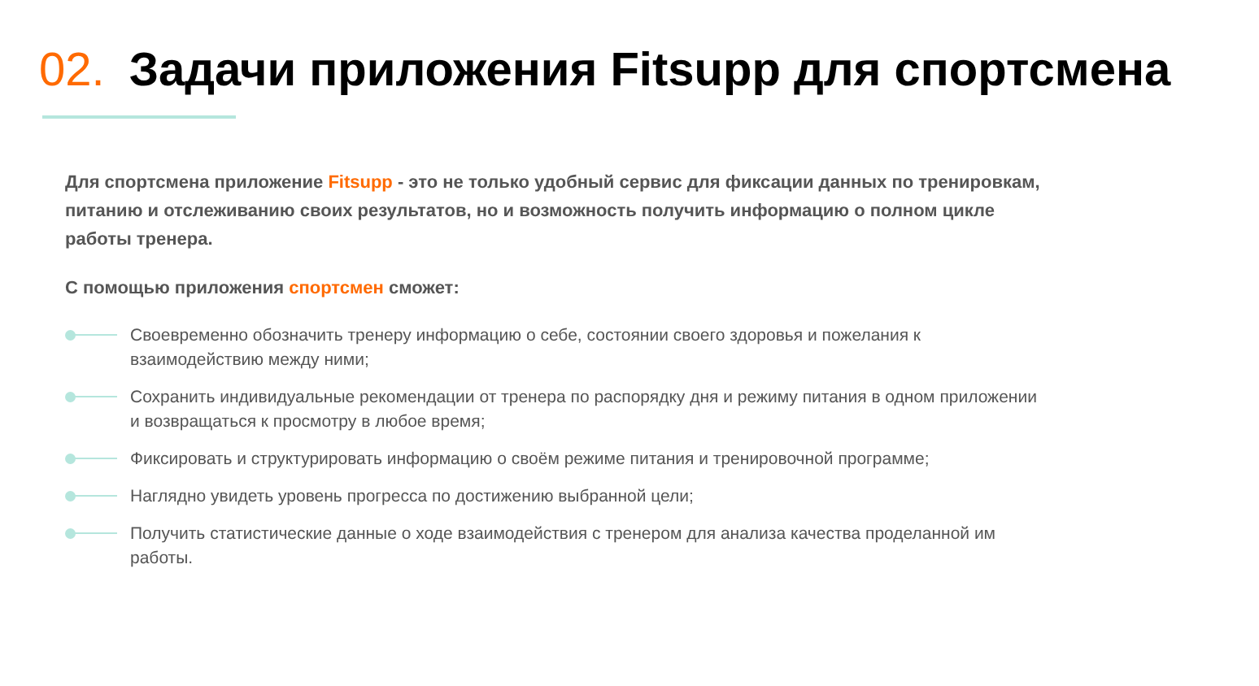02. Задачи приложения Fitsupp для спортсмена
Для спортсмена приложение Fitsupp - это не только удобный сервис для фиксации данных по тренировкам, питанию и отслеживанию своих результатов, но и возможность получить информацию о полном цикле работы тренера.
С помощью приложения спортсмен сможет:
Своевременно обозначить тренеру информацию о себе, состоянии своего здоровья и пожелания к взаимодействию между ними;
Сохранить индивидуальные рекомендации от тренера по распорядку дня и режиму питания в одном приложении и возвращаться к просмотру в любое время;
Фиксировать и структурировать информацию о своём режиме питания и тренировочной программе;
Наглядно увидеть уровень прогресса по достижению выбранной цели;
Получить статистические данные о ходе взаимодействия с тренером для анализа качества проделанной им работы.